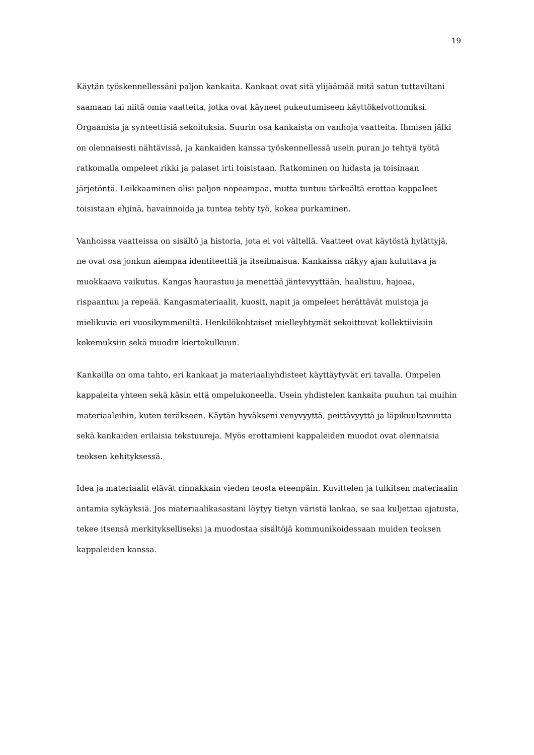19
Käytän työskennellessäni paljon kankaita. Kankaat ovat sitä ylijäämää mitä satun tuttaviltani saamaan tai niitä omia vaatteita, jotka ovat käyneet pukeutumiseen käyttökelvottomiksi. Orgaanisia ja synteettisiä sekoituksia. Suurin osa kankaista on vanhoja vaatteita. Ihmisen jälki on olennaisesti nähtävissä, ja kankaiden kanssa työskennellessä usein puran jo tehtyä työtä ratkomalla ompeleet rikki ja palaset irti toisistaan. Ratkominen on hidasta ja toisinaan järjetöntä. Leikkaaminen olisi paljon nopeampaa, mutta tuntuu tärkeältä erottaa kappaleet toisistaan ehjinä, havainnoida ja tuntea tehty työ, kokea purkaminen.
Vanhoissa vaatteissa on sisältö ja historia, jota ei voi väl­tellä. Vaatteet ovat käytöstä hylättyjä, ne ovat osa jonkun aiempaa identiteettiä ja itseilmaisua. Kankaissa näkyy ajan kuluttava ja muokkaava vaikutus. Kangas haurastuu ja menettää jäntevyyttään, haalistuu, hajoaa, rispaantuu ja repeää. Kangasmateriaalit, kuosit, napit ja ompeleet herättävät muistoja ja mielikuvia eri vuosikymmeniltä. Henkilökohtaiset mielleyhtymät sekoittuvat kollektiivisiin kokemuksiin sekä muodin kiertokulkuun.
Kankailla on oma tahto, eri kankaat ja materiaaliyhdisteet käyttäytyvät eri tavalla. Ompelen kappaleita yhteen sekä käsin että ompelukoneella. Usein yhdistelen kankaita puuhun tai muihin materiaaleihin, kuten teräkseen. Käytän hyväkseni venyvyyttä, peittävyyttä ja läpikuultavuutta sekä kankaiden erilaisia tekstuureja. Myös erottamieni kappaleiden muodot ovat olennaisia teoksen kehityksessä.
Idea ja materiaalit elävät rinnakkain vieden teosta eteenpäin. Kuvittelen ja tulkitsen materiaalin antamia sykäyksiä. Jos materiaalikasastani löytyy tietyn väristä lankaa, se saa kuljettaa ajatusta, tekee itsensä merkitykselliseksi ja muodostaa sisältöjä kommunikoidessaan muiden teoksen kappaleiden kanssa.